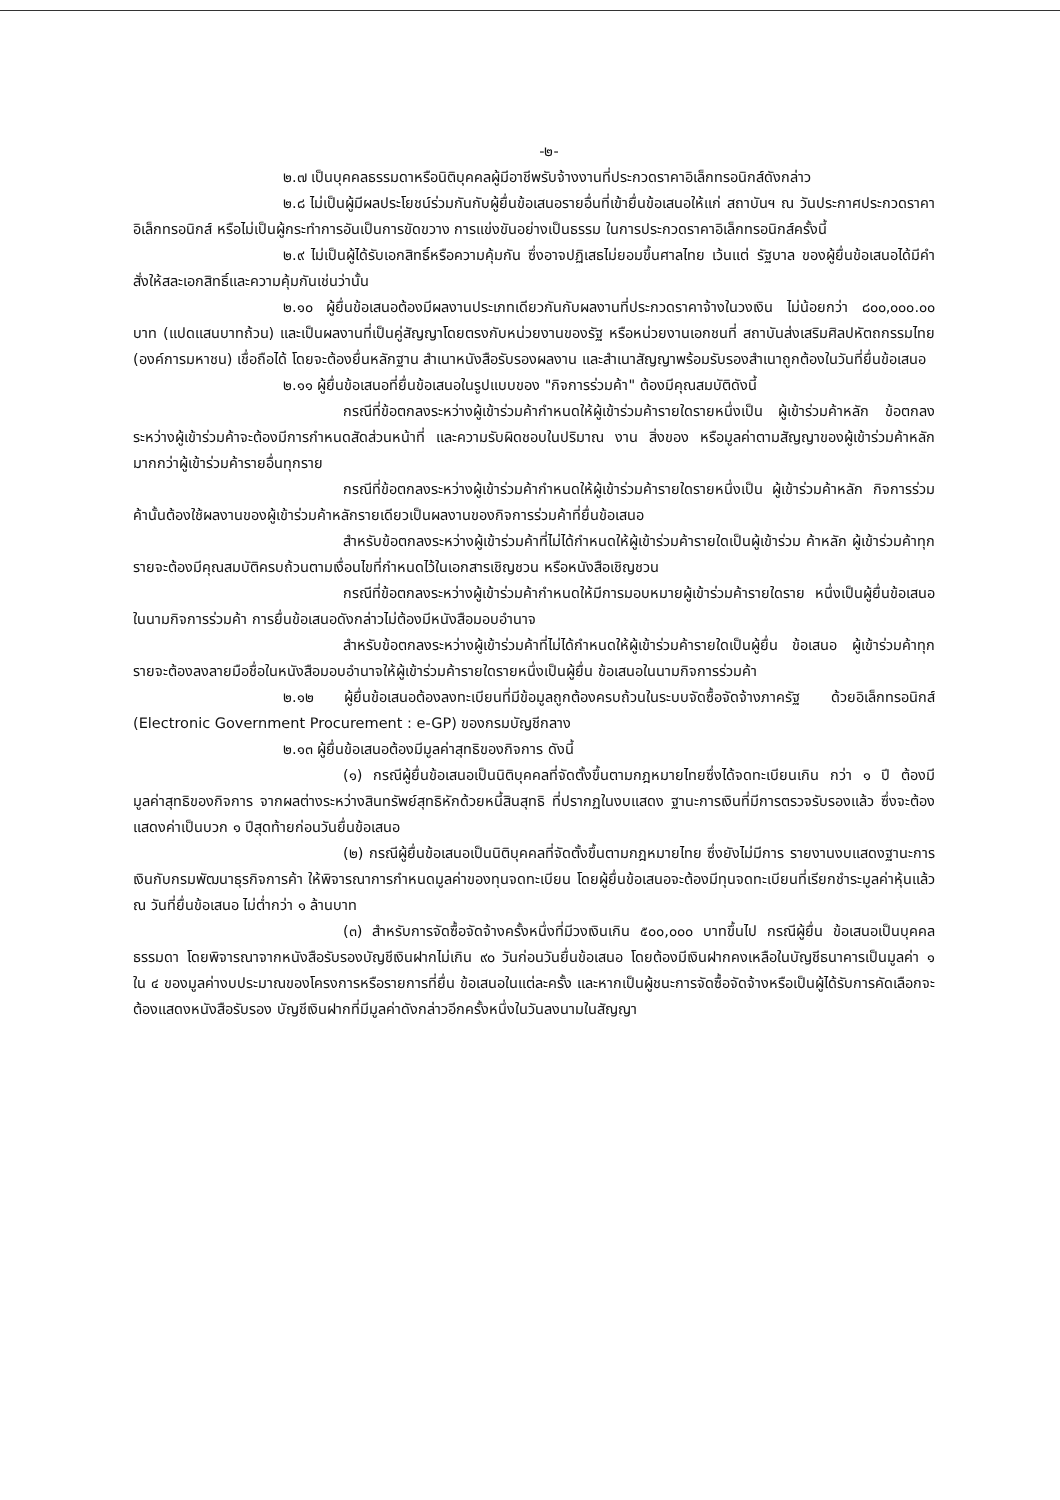-๒-
๒.๗ เป็นบุคคลธรรมดาหรือนิติบุคคลผู้มีอาชีพรับจ้างงานที่ประกวดราคาอิเล็กทรอนิกส์ดังกล่าว
๒.๘ ไม่เป็นผู้มีผลประโยชน์ร่วมกันกับผู้ยื่นข้อเสนอรายอื่นที่เข้ายื่นข้อเสนอให้แก่ สถาบันฯ ณ วันประกาศประกวดราคาอิเล็กทรอนิกส์ หรือไม่เป็นผู้กระทำการอันเป็นการขัดขวาง การแข่งขันอย่างเป็นธรรม ในการประกวดราคาอิเล็กทรอนิกส์ครั้งนี้
๒.๙ ไม่เป็นผู้ได้รับเอกสิทธิ์หรือความคุ้มกัน ซึ่งอาจปฏิเสธไม่ยอมขึ้นศาลไทย เว้นแต่ รัฐบาล ของผู้ยื่นข้อเสนอได้มีคำสั่งให้สละเอกสิทธิ์และความคุ้มกันเช่นว่านั้น
๒.๑๐ ผู้ยื่นข้อเสนอต้องมีผลงานประเภทเดียวกันกับผลงานที่ประกวดราคาจ้างในวงเงิน ไม่น้อยกว่า ๘๐๐,๐๐๐.๐๐ บาท (แปดแสนบาทถ้วน) และเป็นผลงานที่เป็นคู่สัญญาโดยตรงกับหน่วยงานของรัฐ หรือหน่วยงานเอกชนที่ สถาบันส่งเสริมศิลปหัตถกรรมไทย (องค์การมหาชน) เชื่อถือได้ โดยจะต้องยื่นหลักฐาน สำเนาหนังสือรับรองผลงาน และสำเนาสัญญาพร้อมรับรองสำเนาถูกต้องในวันที่ยื่นข้อเสนอ
๒.๑๑ ผู้ยื่นข้อเสนอที่ยื่นข้อเสนอในรูปแบบของ "กิจการร่วมค้า" ต้องมีคุณสมบัติดังนี้
กรณีที่ข้อตกลงระหว่างผู้เข้าร่วมค้ากำหนดให้ผู้เข้าร่วมค้ารายใดรายหนึ่งเป็น ผู้เข้าร่วมค้าหลัก ข้อตกลงระหว่างผู้เข้าร่วมค้าจะต้องมีการกำหนดสัดส่วนหน้าที่ และความรับผิดชอบในปริมาณ งาน สิ่งของ หรือมูลค่าตามสัญญาของผู้เข้าร่วมค้าหลักมากกว่าผู้เข้าร่วมค้ารายอื่นทุกราย
กรณีที่ข้อตกลงระหว่างผู้เข้าร่วมค้ากำหนดให้ผู้เข้าร่วมค้ารายใดรายหนึ่งเป็น ผู้เข้าร่วมค้าหลัก กิจการร่วมค้านั้นต้องใช้ผลงานของผู้เข้าร่วมค้าหลักรายเดียวเป็นผลงานของกิจการร่วมค้าที่ยื่นข้อเสนอ
สำหรับข้อตกลงระหว่างผู้เข้าร่วมค้าที่ไม่ได้กำหนดให้ผู้เข้าร่วมค้ารายใดเป็นผู้เข้าร่วม ค้าหลัก ผู้เข้าร่วมค้าทุกรายจะต้องมีคุณสมบัติครบถ้วนตามเงื่อนไขที่กำหนดไว้ในเอกสารเชิญชวน หรือหนังสือเชิญชวน
กรณีที่ข้อตกลงระหว่างผู้เข้าร่วมค้ากำหนดให้มีการมอบหมายผู้เข้าร่วมค้ารายใดราย หนึ่งเป็นผู้ยื่นข้อเสนอ ในนามกิจการร่วมค้า การยื่นข้อเสนอดังกล่าวไม่ต้องมีหนังสือมอบอำนาจ
สำหรับข้อตกลงระหว่างผู้เข้าร่วมค้าที่ไม่ได้กำหนดให้ผู้เข้าร่วมค้ารายใดเป็นผู้ยื่น ข้อเสนอ ผู้เข้าร่วมค้าทุกรายจะต้องลงลายมือชื่อในหนังสือมอบอำนาจให้ผู้เข้าร่วมค้ารายใดรายหนึ่งเป็นผู้ยื่น ข้อเสนอในนามกิจการร่วมค้า
๒.๑๒ ผู้ยื่นข้อเสนอต้องลงทะเบียนที่มีข้อมูลถูกต้องครบถ้วนในระบบจัดซื้อจัดจ้างภาครัฐ ด้วยอิเล็กทรอนิกส์ (Electronic Government Procurement : e-GP) ของกรมบัญชีกลาง
๒.๑๓ ผู้ยื่นข้อเสนอต้องมีมูลค่าสุทธิของกิจการ ดังนี้
(๑) กรณีผู้ยื่นข้อเสนอเป็นนิติบุคคลที่จัดตั้งขึ้นตามกฎหมายไทยซึ่งได้จดทะเบียนเกิน กว่า ๑ ปี ต้องมีมูลค่าสุทธิของกิจการ จากผลต่างระหว่างสินทรัพย์สุทธิหักด้วยหนี้สินสุทธิ ที่ปรากฏในงบแสดง ฐานะการเงินที่มีการตรวจรับรองแล้ว ซึ่งจะต้องแสดงค่าเป็นบวก ๑ ปีสุดท้ายก่อนวันยื่นข้อเสนอ
(๒) กรณีผู้ยื่นข้อเสนอเป็นนิติบุคคลที่จัดตั้งขึ้นตามกฎหมายไทย ซึ่งยังไม่มีการ รายงานงบแสดงฐานะการเงินกับกรมพัฒนาธุรกิจการค้า ให้พิจารณาการกำหนดมูลค่าของทุนจดทะเบียน โดยผู้ยื่นข้อเสนอจะต้องมีทุนจดทะเบียนที่เรียกชำระมูลค่าหุ้นแล้ว ณ วันที่ยื่นข้อเสนอ ไม่ต่ำกว่า ๑ ล้านบาท
(๓) สำหรับการจัดซื้อจัดจ้างครั้งหนึ่งที่มีวงเงินเกิน ๕๐๐,๐๐๐ บาทขึ้นไป กรณีผู้ยื่น ข้อเสนอเป็นบุคคลธรรมดา โดยพิจารณาจากหนังสือรับรองบัญชีเงินฝากไม่เกิน ๙๐ วันก่อนวันยื่นข้อเสนอ โดยต้องมีเงินฝากคงเหลือในบัญชีธนาคารเป็นมูลค่า ๑ ใน ๔ ของมูลค่างบประมาณของโครงการหรือรายการที่ยื่น ข้อเสนอในแต่ละครั้ง และหากเป็นผู้ชนะการจัดซื้อจัดจ้างหรือเป็นผู้ได้รับการคัดเลือกจะต้องแสดงหนังสือรับรอง บัญชีเงินฝากที่มีมูลค่าดังกล่าวอีกครั้งหนึ่งในวันลงนามในสัญญา